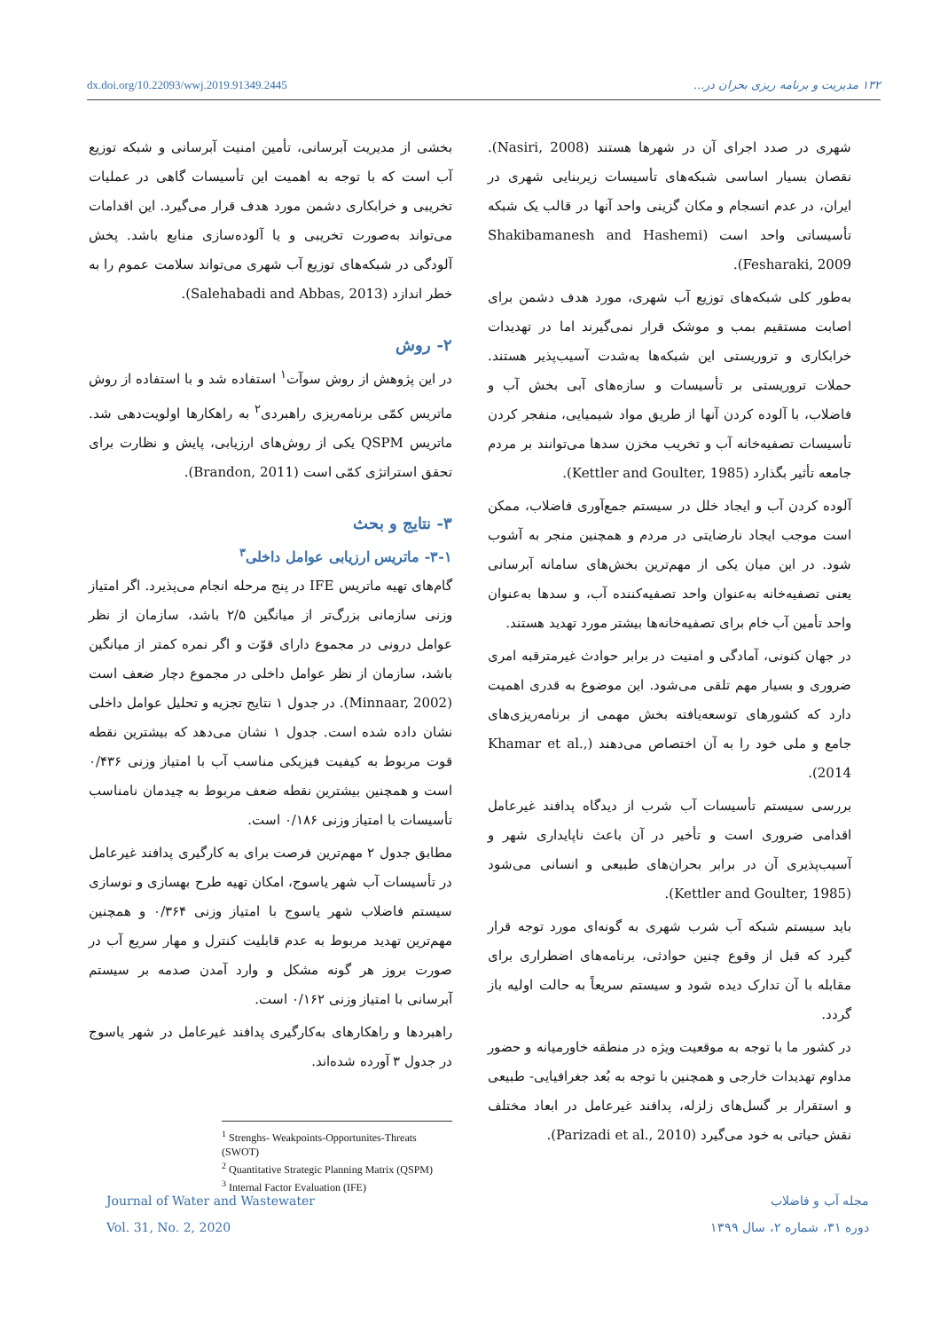dx.doi.org/10.22093/wwj.2019.91349.2445 ۱۳۲ مدیریت و برنامه ریزی بحران در...
شهری در صدد اجرای آن در شهرها هستند (Nasiri, 2008). نقصان بسیار اساسی شبکه‌های تأسیسات زیربنایی شهری در ایران، در عدم انسجام و مکان گزینی واحد آنها در قالب یک شبکه تأسیساتی واحد است (Shakibamanesh and Hashemi Fesharaki, 2009).
به‌طور کلی شبکه‌های توزیع آب شهری، مورد هدف دشمن برای اصابت مستقیم بمب و موشک قرار نمی‌گیرند اما در تهدیدات خرابکاری و تروریستی این شبکه‌ها به‌شدت آسیب‌پذیر هستند. حملات تروریستی بر تأسیسات و سازه‌های آبی بخش آب و فاضلاب، با آلوده کردن آنها از طریق مواد شیمیایی، منفجر کردن تأسیسات تصفیه‌خانه آب و تخریب مخزن سدها می‌توانند بر مردم جامعه تأثیر بگذارد (Kettler and Goulter, 1985).
آلوده کردن آب و ایجاد خلل در سیستم جمع‌آوری فاضلاب، ممکن است موجب ایجاد نارضایتی در مردم و همچنین منجر به آشوب شود. در این میان یکی از مهم‌ترین بخش‌های سامانه آبرسانی یعنی تصفیه‌خانه به‌عنوان واحد تصفیه‌کننده آب، و سدها به‌عنوان واحد تأمین آب خام برای تصفیه‌خانه‌ها بیشتر مورد تهدید هستند.
در جهان کنونی، آمادگی و امنیت در برابر حوادث غیرمترقبه امری ضروری و بسیار مهم تلقی می‌شود. این موضوع به قدری اهمیت دارد که کشورهای توسعه‌یافته بخش مهمی از برنامه‌ریزی‌های جامع و ملی خود را به آن اختصاص می‌دهند (Khamar et al., 2014).
بررسی سیستم تأسیسات آب شرب از دیدگاه پدافند غیرعامل اقدامی ضروری است و تأخیر در آن باعث ناپایداری شهر و آسیب‌پذیری آن در برابر بحران‌های طبیعی و انسانی می‌شود (Kettler and Goulter, 1985).
باید سیستم شبکه آب شرب شهری به گونه‌ای مورد توجه قرار گیرد که قبل از وقوع چنین حوادثی، برنامه‌های اضطراری برای مقابله با آن تدارک دیده شود و سیستم سریعاً به حالت اولیه باز گردد.
در کشور ما با توجه به موقعیت ویژه در منطقه خاورمیانه و حضور مداوم تهدیدات خارجی و همچنین با توجه به بُعد جغرافیایی- طبیعی و استقرار بر گسل‌های زلزله، پدافند غیرعامل در ابعاد مختلف نقش حیاتی به خود می‌گیرد (Parizadi et al., 2010).
بخشی از مدیریت آبرسانی، تأمین امنیت آبرسانی و شبکه توزیع آب است که با توجه به اهمیت این تأسیسات گاهی در عملیات تخریبی و خرابکاری دشمن مورد هدف قرار می‌گیرد. این اقدامات می‌تواند به‌صورت تخریبی و یا آلوده‌سازی منابع باشد. پخش آلودگی در شبکه‌های توزیع آب شهری می‌تواند سلامت عموم را به خطر اندازد (Salehabadi and Abbas, 2013).
۲- روش
در این پژوهش از روش سوآت<sup>۱</sup> استفاده شد و با استفاده از روش ماتریس کمّی برنامه‌ریزی راهبردی<sup>۲</sup> به راهکارها اولویت‌دهی شد. ماتریس QSPM یکی از روش‌های ارزیابی، پایش و نظارت برای تحقق استراتژی کمّی است (Brandon, 2011).
۳- نتایج و بحث
۳-۱- ماتریس ارزیابی عوامل داخلی<sup>۳</sup>
گام‌های تهیه ماتریس IFE در پنج مرحله انجام می‌پذیرد. اگر امتیاز وزنی سازمانی بزرگ‌تر از میانگین ۲/۵ باشد، سازمان از نظر عوامل درونی در مجموع دارای قوّت و اگر نمره کمتر از میانگین باشد، سازمان از نظر عوامل داخلی در مجموع دچار ضعف است (Minnaar, 2002). در جدول ۱ نتایج تجزیه و تحلیل عوامل داخلی نشان داده شده است. جدول ۱ نشان می‌دهد که بیشترین نقطه قوت مربوط به کیفیت فیزیکی مناسب آب با امتیاز وزنی ۰/۴۳۶ است و همچنین بیشترین نقطه ضعف مربوط به چیدمان نامناسب تأسیسات با امتیاز وزنی ۰/۱۸۶ است.
مطابق جدول ۲ مهم‌ترین فرصت برای به کارگیری پدافند غیرعامل در تأسیسات آب شهر یاسوج، امکان تهیه طرح بهسازی و نوسازی سیستم فاضلاب شهر یاسوج با امتیاز وزنی ۰/۳۶۴ و همچنین مهم‌ترین تهدید مربوط به عدم قابلیت کنترل و مهار سریع آب در صورت بروز هر گونه مشکل و وارد آمدن صدمه بر سیستم آبرسانی با امتیاز وزنی ۰/۱۶۲ است.
راهبردها و راهکارهای به‌کارگیری پدافند غیرعامل در شهر یاسوج در جدول ۳ آورده شده‌اند.
<sup>1</sup> Strenghs- Weakpoints-Opportunites-Threats (SWOT)
<sup>2</sup> Quantitative Strategic Planning Matrix (QSPM)
<sup>3</sup> Internal Factor Evaluation (IFE)
Journal of Water and Wastewater مجله آب و فاضلاب
Vol. 31, No. 2, 2020 دوره ۳۱، شماره ۲، سال ۱۳۹۹